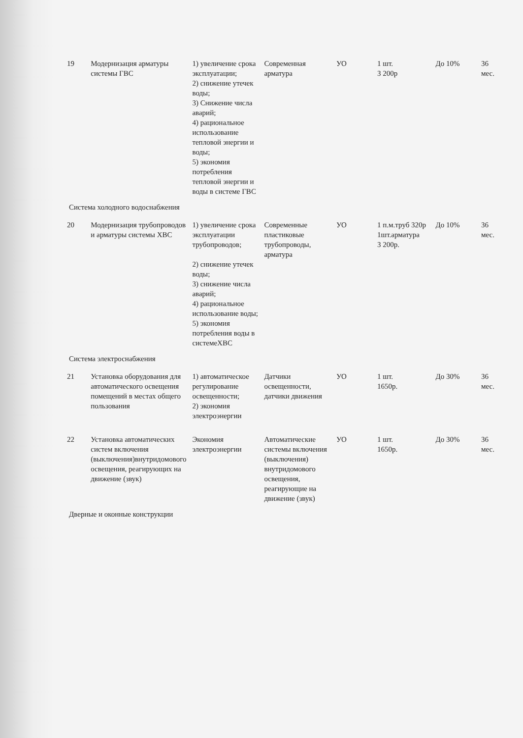| 19 | Модернизация арматуры системы ГВС | 1) увеличение срока эксплуатации; 2) снижение утечек воды; 3) Снижение числа аварий; 4) рациональное использование тепловой энергии и воды; 5) экономия потребления тепловой энергии и воды в системе ГВС | Современная арматура | УО | 1 шт. 3 200р | До 10% | 36 мес. |
| Система холодного водоснабжения | | | | | | | |
| 20 | Модернизация трубопроводов и арматуры системы ХВС | 1) увеличение срока эксплуатации трубопроводов; 2) снижение утечек воды; 3) снижение числа аварий; 4) рациональное использование воды; 5) экономия потребления воды в системеХВС | Современные пластиковые трубопроводы, арматура | УО | 1 п.м.труб 320р 1шт.арматура 3 200р. | До 10% | 36 мес. |
| Система электроснабжения | | | | | | | |
| 21 | Установка оборудования для автоматического освещения помещений в местах общего пользования | 1) автоматическое регулирование освещенности; 2) экономия электроэнергии | Датчики освещенности, датчики движения | УО | 1 шт. 1650р. | До 30% | 36 мес. |
| 22 | Установка автоматических систем включения (выключения)внутридомового освещения, реагирующих на движение (звук) | Экономия электроэнергии | Автоматические системы включения (выключения) внутридомового освещения, реагирующие на движение (звук) | УО | 1 шт. 1650р. | До 30% | 36 мес. |
| Дверные и оконные конструкции | | | | | | | |